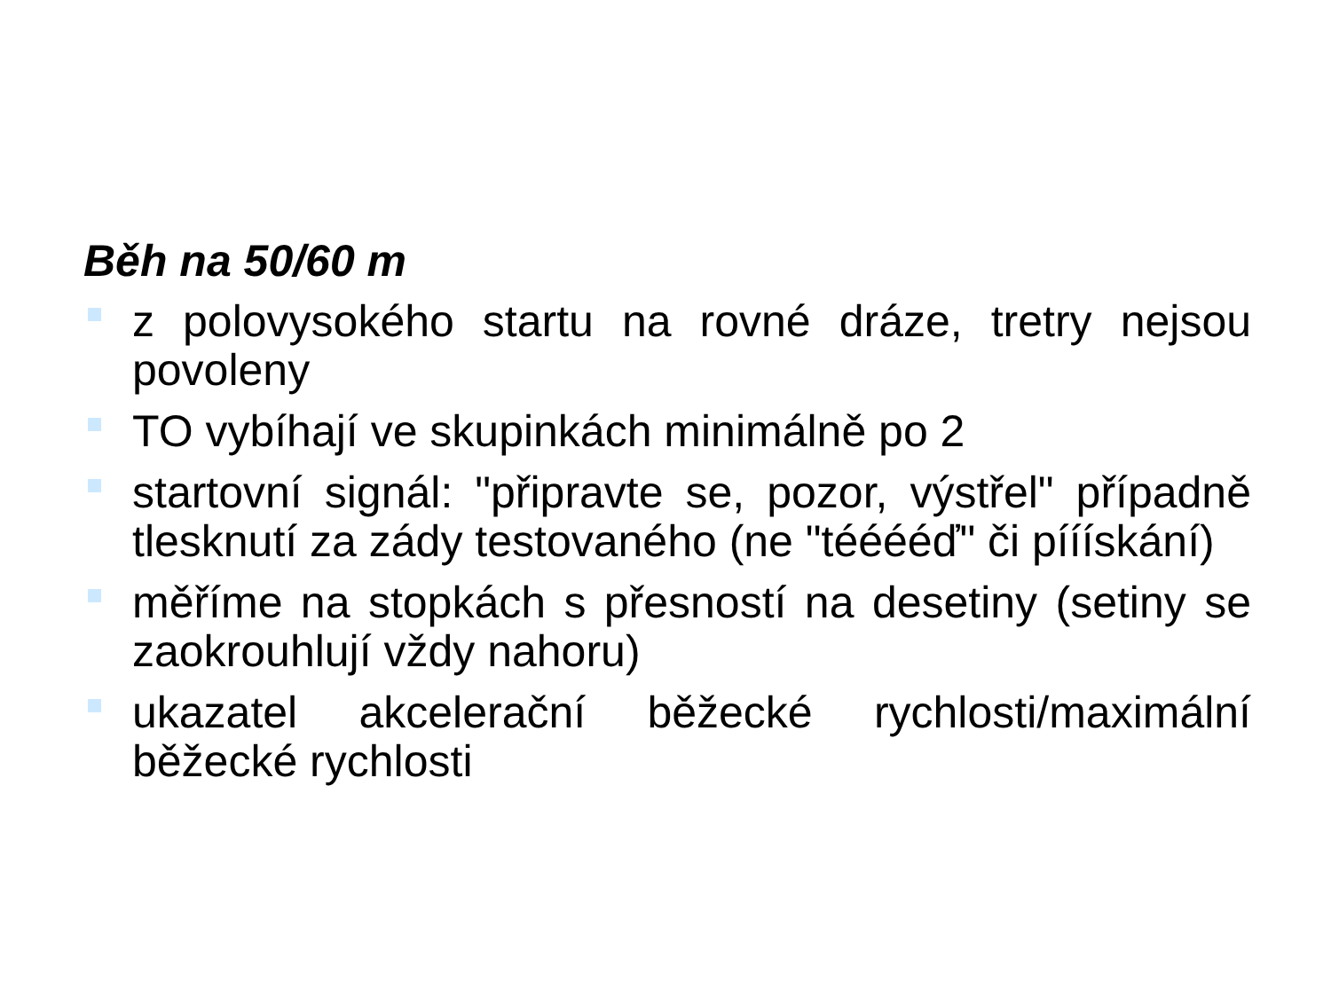Běh na 50/60 m
z polovysokého startu na rovné dráze, tretry nejsou povoleny
TO vybíhají ve skupinkách minimálně po 2
startovní signál: "připravte se, pozor, výstřel" případně tlesknutí za zády testovaného (ne "tééééď" či pííískání)
měříme na stopkách s přesností na desetiny (setiny se zaokrouhlují vždy nahoru)
ukazatel akcelerační běžecké rychlosti/maximální běžecké rychlosti